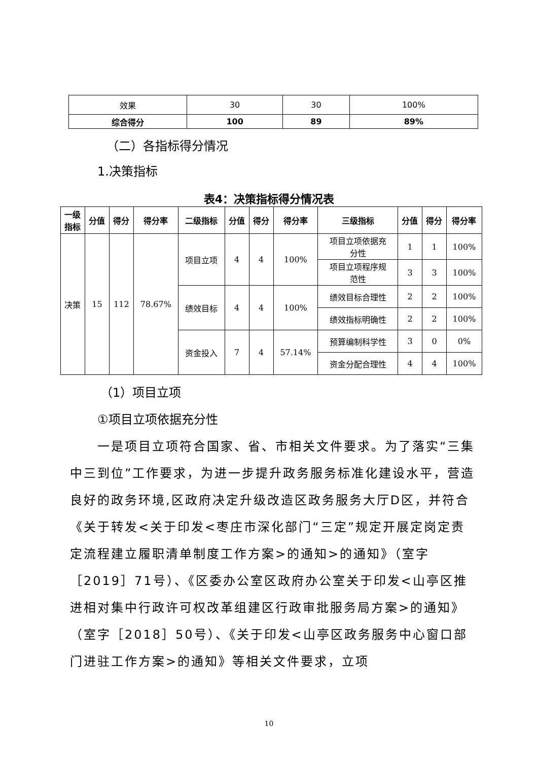| 效果 | 30 | 30 | 100% |
| 综合得分 | 100 | 89 | 89% |
（二）各指标得分情况
1.决策指标
表4：决策指标得分情况表
| 一级 指标 | 分值 | 得分 | 得分率 | 二级指标 | 分值 | 得分 | 得分率 | 三级指标 | 分值 | 得分 | 得分率 |
| --- | --- | --- | --- | --- | --- | --- | --- | --- | --- | --- | --- |
| 决策 | 15 | 112 | 78.67% | 项目立项 | 4 | 4 | 100% | 项目立项依据充 分性 | 1 | 1 | 100% |
| | | | | | | | | 项目立项程序规 范性 | 3 | 3 | 100% |
| | | | | 绩效目标 | 4 | 4 | 100% | 绩效目标合理性 | 2 | 2 | 100% |
| | | | | | | | | 绩效指标明确性 | 2 | 2 | 100% |
| | | | | 资金投入 | 7 | 4 | 57.14% | 预算编制科学性 | 3 | 0 | 0% |
| | | | | | | | | 资金分配合理性 | 4 | 4 | 100% |
（1）项目立项
①项目立项依据充分性
一是项目立项符合国家、省、市相关文件要求。为了落实“三集中三到位”工作要求，为进一步提升政务服务标准化建设水平，营造良好的政务环境,区政府决定升级改造区政务服务大厅D区，并符合《关于转发<关于印发<枣庄市深化部门“三定”规定开展定岗定责定流程建立履职清单制度工作方案>的通知>的通知》（室字［2019］71号）、《区委办公室区政府办公室关于印发<山亭区推进相对集中行政许可权改革组建区行政审批服务局方案>的通知》（室字［2018］50号）、《关于印发<山亭区政务服务中心窗口部门进驻工作方案>的通知》等相关文件要求，立项
10